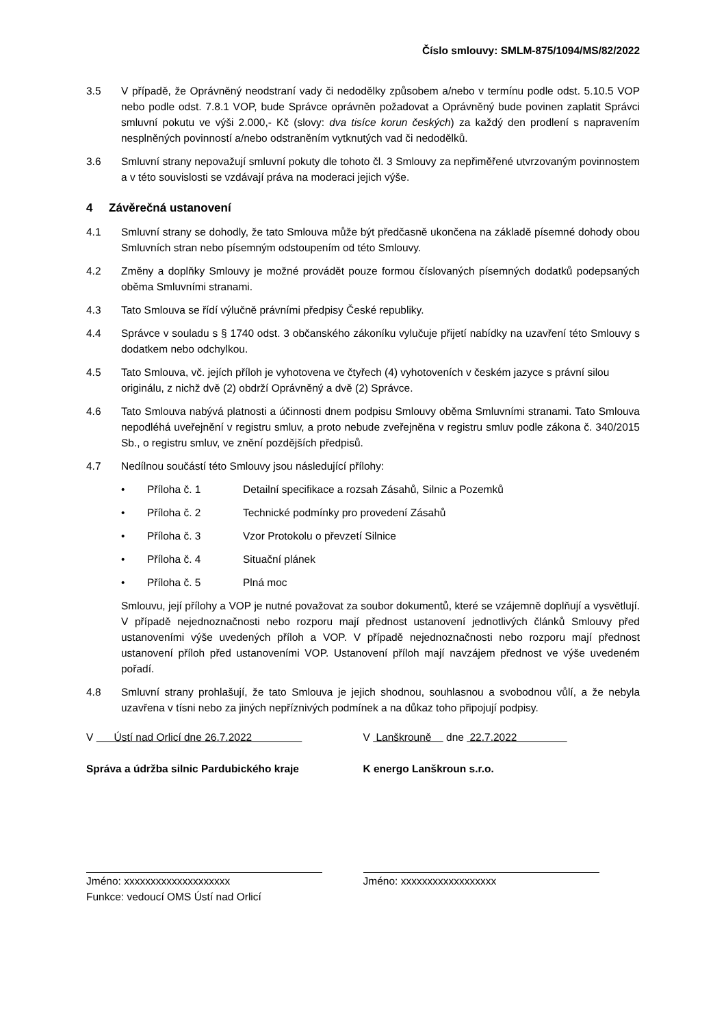Číslo smlouvy: SMLM-875/1094/MS/82/2022
3.5 V případě, že Oprávněný neodstraní vady či nedodělky způsobem a/nebo v termínu podle odst. 5.10.5 VOP nebo podle odst. 7.8.1 VOP, bude Správce oprávněn požadovat a Oprávněný bude povinen zaplatit Správci smluvní pokutu ve výši 2.000,- Kč (slovy: dva tisíce korun českých) za každý den prodlení s napravením nesplněných povinností a/nebo odstraněním vytknutých vad či nedodělků.
3.6 Smluvní strany nepovažují smluvní pokuty dle tohoto čl. 3 Smlouvy za nepřiměřené utvrzovaným povinnostem a v této souvislosti se vzdávají práva na moderaci jejich výše.
4 Závěrečná ustanovení
4.1 Smluvní strany se dohodly, že tato Smlouva může být předčasně ukončena na základě písemné dohody obou Smluvních stran nebo písemným odstoupením od této Smlouvy.
4.2 Změny a doplňky Smlouvy je možné provádět pouze formou číslovaných písemných dodatků podepsaných oběma Smluvními stranami.
4.3 Tato Smlouva se řídí výlučně právními předpisy České republiky.
4.4 Správce v souladu s § 1740 odst. 3 občanského zákoníku vylučuje přijetí nabídky na uzavření této Smlouvy s dodatkem nebo odchylkou.
4.5 Tato Smlouva, vč. jejích příloh je vyhotovena ve čtyřech (4) vyhotoveních v českém jazyce s právní silou originálu, z nichž dvě (2) obdrží Oprávněný a dvě (2) Správce.
4.6 Tato Smlouva nabývá platnosti a účinnosti dnem podpisu Smlouvy oběma Smluvními stranami. Tato Smlouva nepodléhá uveřejnění v registru smluv, a proto nebude zveřejněna v registru smluv podle zákona č. 340/2015 Sb., o registru smluv, ve znění pozdějších předpisů.
4.7 Nedílnou součástí této Smlouvy jsou následující přílohy:
• Příloha č. 1 Detailní specifikace a rozsah Zásahů, Silnic a Pozemků
• Příloha č. 2 Technické podmínky pro provedení Zásahů
• Příloha č. 3 Vzor Protokolu o převzetí Silnice
• Příloha č. 4 Situační plánek
• Příloha č. 5 Plná moc
Smlouvu, její přílohy a VOP je nutné považovat za soubor dokumentů, které se vzájemně doplňují a vysvětlují. V případě nejednoznačnosti nebo rozporu mají přednost ustanovení jednotlivých článků Smlouvy před ustanoveními výše uvedených příloh a VOP. V případě nejednoznačnosti nebo rozporu mají přednost ustanovení příloh před ustanoveními VOP. Ustanovení příloh mají navzájem přednost ve výše uvedeném pořadí.
4.8 Smluvní strany prohlašují, že tato Smlouva je jejich shodnou, souhlasnou a svobodnou vůlí, a že nebyla uzavřena v tísni nebo za jiných nepříznivých podmínek a na důkaz toho připojují podpisy.
V Ústí nad Orlicí dne 26.7.2022
Správa a údržba silnic Pardubického kraje
Jméno: xxxxxxxxxxxxxxxxxxxx
Funkce: vedoucí OMS Ústí nad Orlicí
V Lanškrouně dne 22.7.2022
K energo Lanškroun s.r.o.
Jméno: xxxxxxxxxxxxxxxxxx